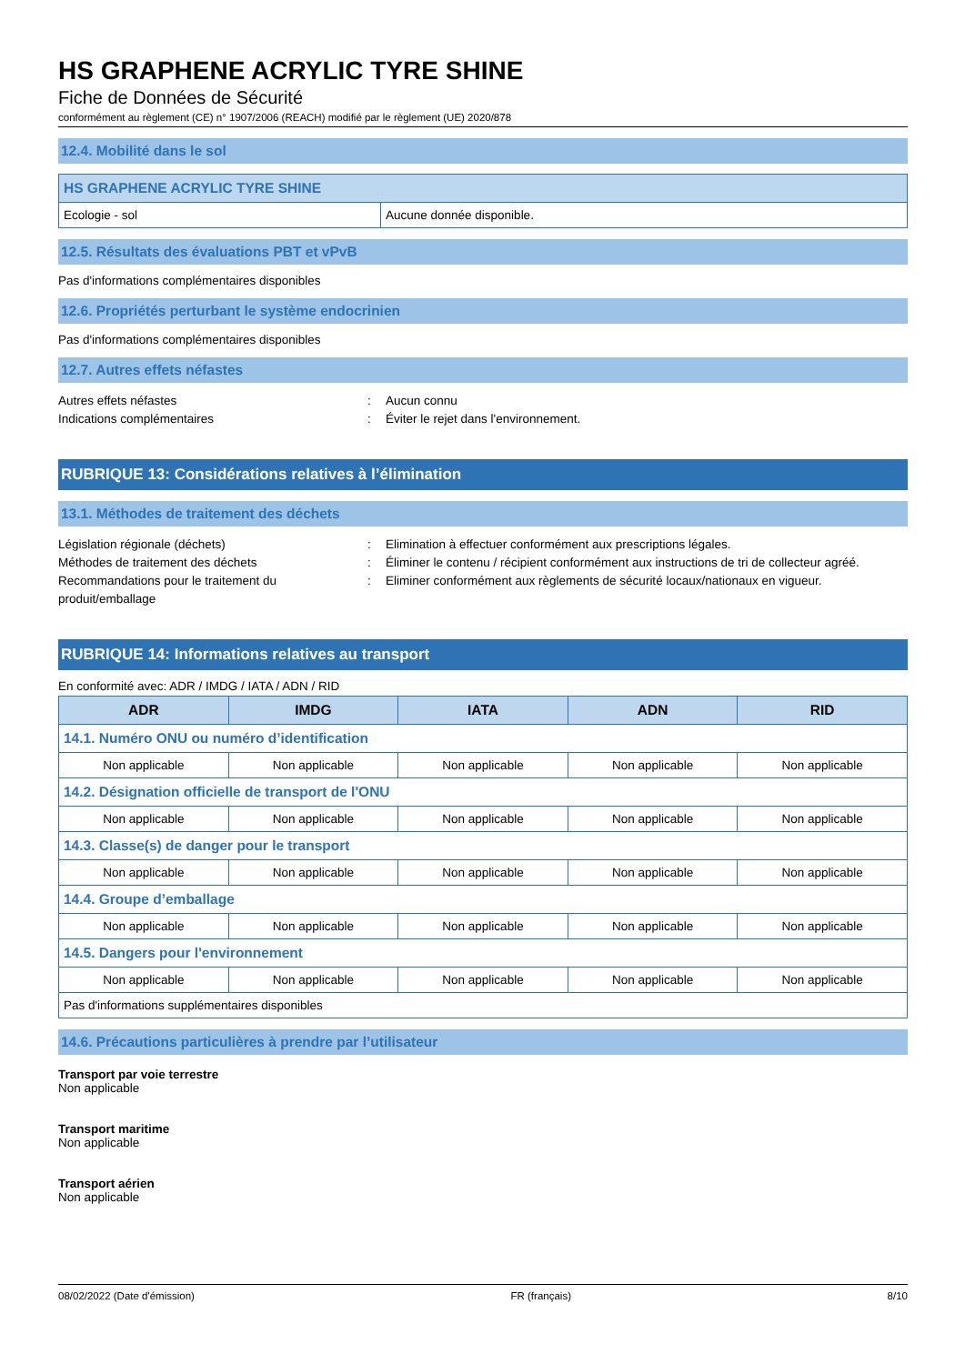HS GRAPHENE ACRYLIC TYRE SHINE
Fiche de Données de Sécurité
conformément au règlement (CE) n° 1907/2006 (REACH) modifié par le règlement (UE) 2020/878
12.4. Mobilité dans le sol
| HS GRAPHENE ACRYLIC TYRE SHINE | |
| --- | --- |
| Ecologie - sol | Aucune donnée disponible. |
12.5. Résultats des évaluations PBT et vPvB
Pas d'informations complémentaires disponibles
12.6. Propriétés perturbant le système endocrinien
Pas d'informations complémentaires disponibles
12.7. Autres effets néfastes
Autres effets néfastes: Aucun connu
Indications complémentaires: Éviter le rejet dans l'environnement.
RUBRIQUE 13: Considérations relatives à l’élimination
13.1. Méthodes de traitement des déchets
Législation régionale (déchets): Elimination à effectuer conformément aux prescriptions légales.
Méthodes de traitement des déchets: Éliminer le contenu / récipient conformément aux instructions de tri de collecteur agréé.
Recommandations pour le traitement du produit/emballage: Eliminer conformément aux règlements de sécurité locaux/nationaux en vigueur.
RUBRIQUE 14: Informations relatives au transport
En conformité avec: ADR / IMDG / IATA / ADN / RID
| ADR | IMDG | IATA | ADN | RID |
| --- | --- | --- | --- | --- |
| 14.1. Numéro ONU ou numéro d’identification | | | | |
| Non applicable | Non applicable | Non applicable | Non applicable | Non applicable |
| 14.2. Désignation officielle de transport de l'ONU | | | | |
| Non applicable | Non applicable | Non applicable | Non applicable | Non applicable |
| 14.3. Classe(s) de danger pour le transport | | | | |
| Non applicable | Non applicable | Non applicable | Non applicable | Non applicable |
| 14.4. Groupe d’emballage | | | | |
| Non applicable | Non applicable | Non applicable | Non applicable | Non applicable |
| 14.5. Dangers pour l'environnement | | | | |
| Non applicable | Non applicable | Non applicable | Non applicable | Non applicable |
| Pas d'informations supplémentaires disponibles | | | | |
14.6. Précautions particulières à prendre par l’utilisateur
Transport par voie terrestre
Non applicable
Transport maritime
Non applicable
Transport aérien
Non applicable
08/02/2022 (Date d'émission) FR (français) 8/10